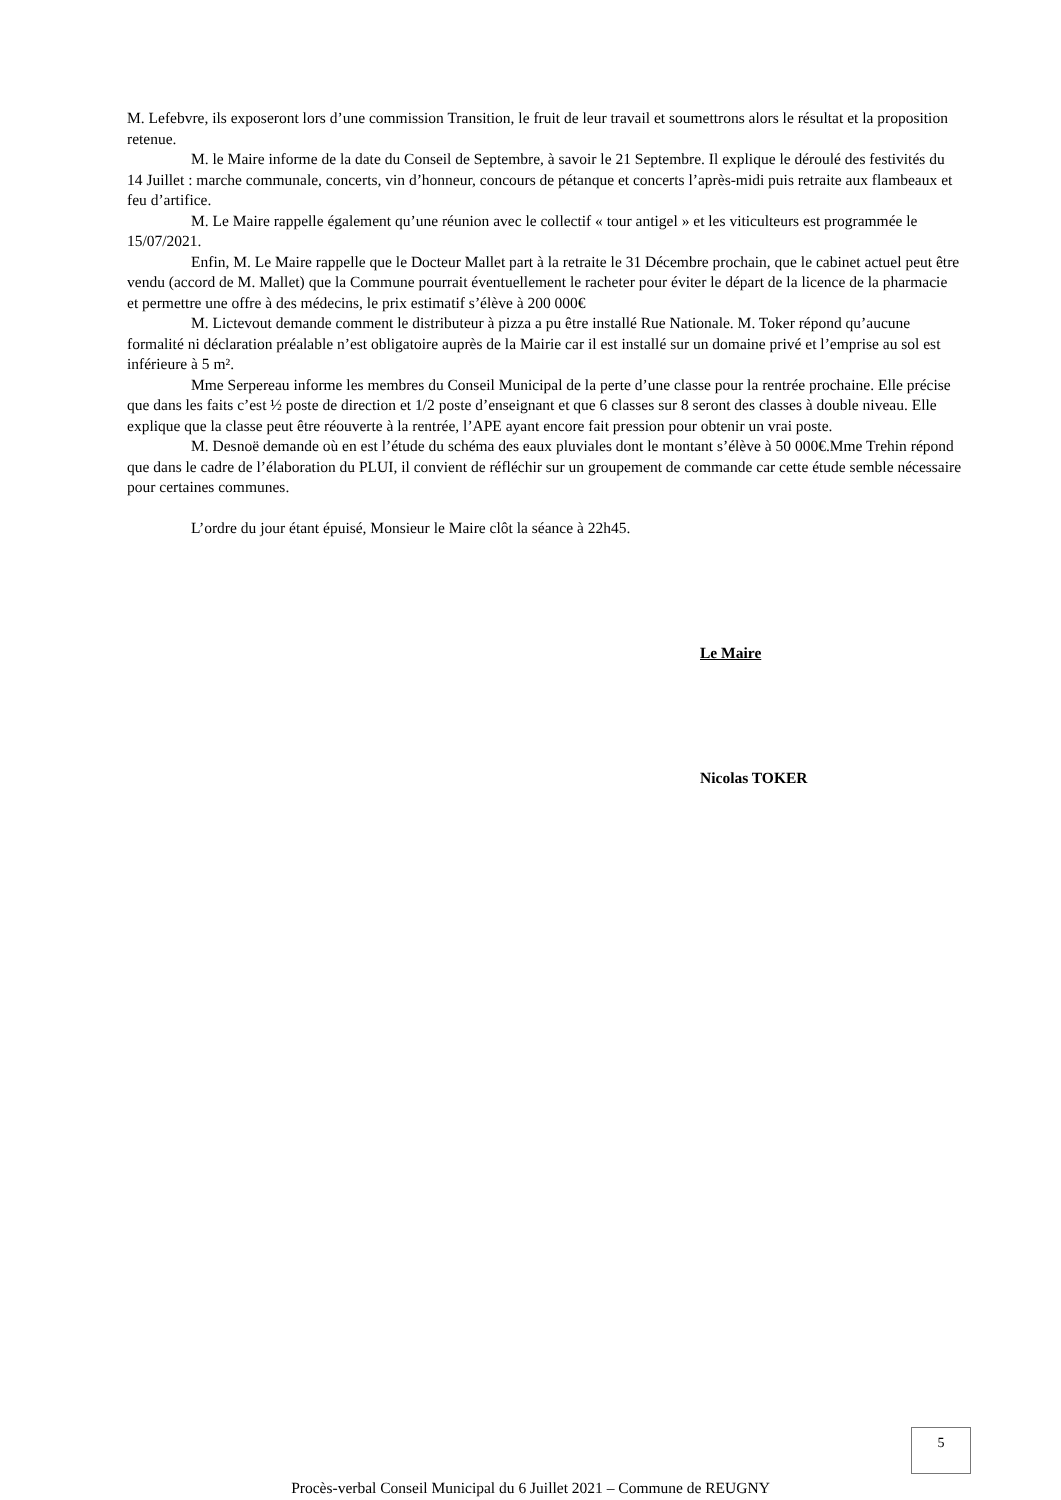M. Lefebvre, ils exposeront lors d’une commission Transition, le fruit de leur travail et soumettrons alors le résultat et la proposition retenue.
M. le Maire informe de la date du Conseil de Septembre, à savoir le 21 Septembre. Il explique le déroulé des festivités du 14 Juillet : marche communale, concerts, vin d’honneur, concours de pétanque et concerts l’après-midi puis retraite aux flambeaux et feu d’artifice.
M. Le Maire rappelle également qu’une réunion avec le collectif « tour antigel » et les viticulteurs est programmée le 15/07/2021.
Enfin, M. Le Maire rappelle que le Docteur Mallet part à la retraite le 31 Décembre prochain, que le cabinet actuel peut être vendu (accord de M. Mallet) que la Commune pourrait éventuellement le racheter pour éviter le départ de la licence de la pharmacie et permettre une offre à des médecins, le prix estimatif s’élève à 200 000€
M. Lictevout demande comment le distributeur à pizza a pu être installé Rue Nationale. M. Toker répond qu’aucune formalité ni déclaration préalable n’est obligatoire auprès de la Mairie car il est installé sur un domaine privé et l’emprise au sol est inférieure à 5 m².
Mme Serpereau informe les membres du Conseil Municipal de la perte d’une classe pour la rentrée prochaine. Elle précise que dans les faits c’est ½ poste de direction et 1/2 poste d’enseignant et que 6 classes sur 8 seront des classes à double niveau. Elle explique que la classe peut être réouverte à la rentrée, l’APE ayant encore fait pression pour obtenir un vrai poste.
M. Desnoë demande où en est l’étude du schéma des eaux pluviales dont le montant s’élève à 50 000€.Mme Trehin répond que dans le cadre de l’élaboration du PLUI, il convient de réfléchir sur un groupement de commande car cette étude semble nécessaire pour certaines communes.
L’ordre du jour étant épuisé, Monsieur le Maire clôt la séance à 22h45.
Le Maire
Nicolas TOKER
5
Procès-verbal Conseil Municipal du 6 Juillet 2021 – Commune de REUGNY